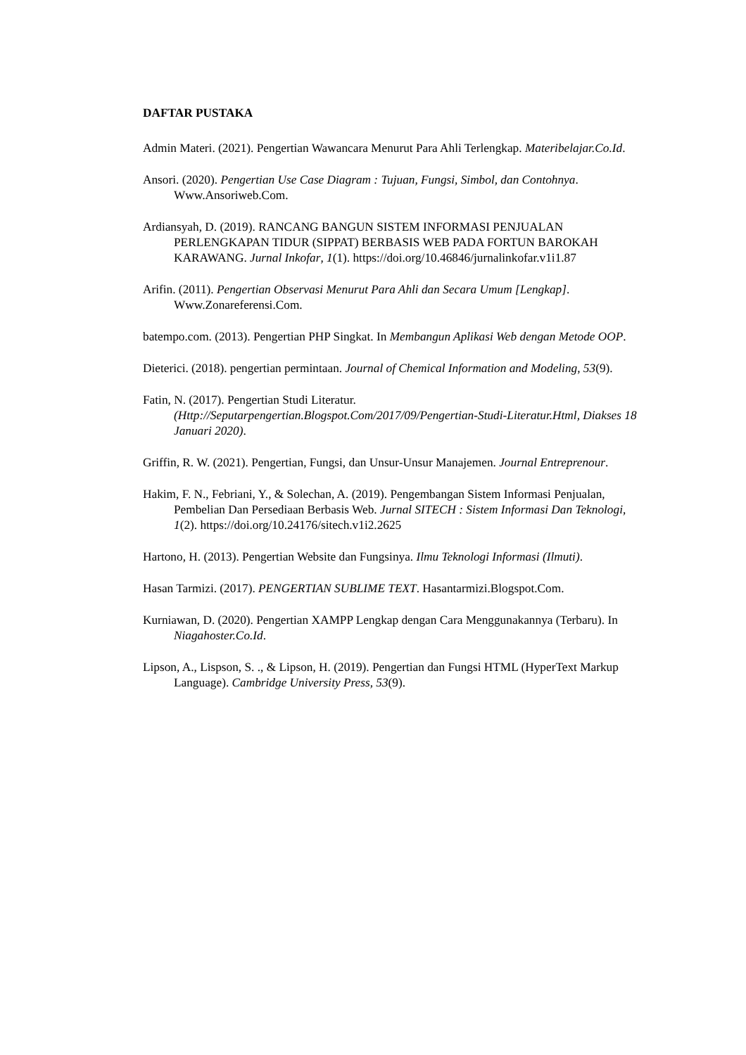DAFTAR PUSTAKA
Admin Materi. (2021). Pengertian Wawancara Menurut Para Ahli Terlengkap. Materibelajar.Co.Id.
Ansori. (2020). Pengertian Use Case Diagram : Tujuan, Fungsi, Simbol, dan Contohnya. Www.Ansoriweb.Com.
Ardiansyah, D. (2019). RANCANG BANGUN SISTEM INFORMASI PENJUALAN PERLENGKAPAN TIDUR (SIPPAT) BERBASIS WEB PADA FORTUN BAROKAH KARAWANG. Jurnal Inkofar, 1(1). https://doi.org/10.46846/jurnalinkofar.v1i1.87
Arifin. (2011). Pengertian Observasi Menurut Para Ahli dan Secara Umum [Lengkap]. Www.Zonareferensi.Com.
batempo.com. (2013). Pengertian PHP Singkat. In Membangun Aplikasi Web dengan Metode OOP.
Dieterici. (2018). pengertian permintaan. Journal of Chemical Information and Modeling, 53(9).
Fatin, N. (2017). Pengertian Studi Literatur. (Http://Seputarpengertian.Blogspot.Com/2017/09/Pengertian-Studi-Literatur.Html, Diakses 18 Januari 2020).
Griffin, R. W. (2021). Pengertian, Fungsi, dan Unsur-Unsur Manajemen. Journal Entreprenour.
Hakim, F. N., Febriani, Y., & Solechan, A. (2019). Pengembangan Sistem Informasi Penjualan, Pembelian Dan Persediaan Berbasis Web. Jurnal SITECH : Sistem Informasi Dan Teknologi, 1(2). https://doi.org/10.24176/sitech.v1i2.2625
Hartono, H. (2013). Pengertian Website dan Fungsinya. Ilmu Teknologi Informasi (Ilmuti).
Hasan Tarmizi. (2017). PENGERTIAN SUBLIME TEXT. Hasantarmizi.Blogspot.Com.
Kurniawan, D. (2020). Pengertian XAMPP Lengkap dengan Cara Menggunakannya (Terbaru). In Niagahoster.Co.Id.
Lipson, A., Lispson, S. ., & Lipson, H. (2019). Pengertian dan Fungsi HTML (HyperText Markup Language). Cambridge University Press, 53(9).